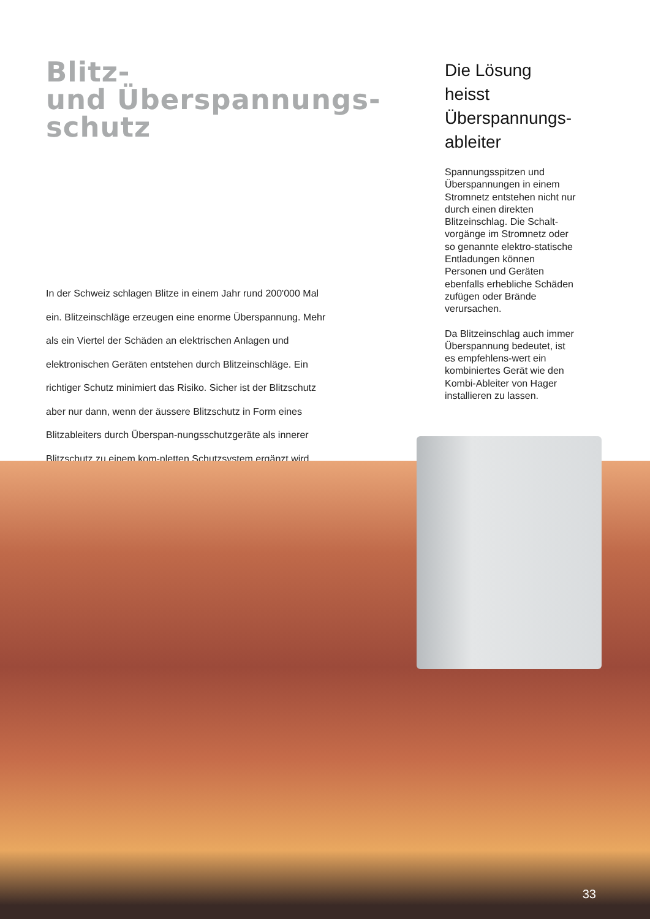Blitz-
und Überspannungs-
schutz
In der Schweiz schlagen Blitze in einem Jahr rund 200'000 Mal ein. Blitzeinschläge erzeugen eine enorme Überspannung. Mehr als ein Viertel der Schäden an elektrischen Anlagen und elektronischen Geräten entstehen durch Blitzeinschläge. Ein richtiger Schutz minimiert das Risiko. Sicher ist der Blitzschutz aber nur dann, wenn der äussere Blitzschutz in Form eines Blitzableiters durch Überspan-nungsschutzgeräte als innerer Blitzschutz zu einem kom-pletten Schutzsystem ergänzt wird.
Die Lösung heisst Überspannungs-ableiter
Spannungsspitzen und Überspannungen in einem Stromnetz entstehen nicht nur durch einen direkten Blitzeinschlag. Die Schalt-vorgänge im Stromnetz oder so genannte elektro-statische Entladungen können Personen und Geräten ebenfalls erhebliche Schäden zufügen oder Brände verursachen.
Da Blitzeinschlag auch immer Überspannung bedeutet, ist es empfehlens-wert ein kombiniertes Gerät wie den Kombi-Ableiter von Hager installieren zu lassen.
33